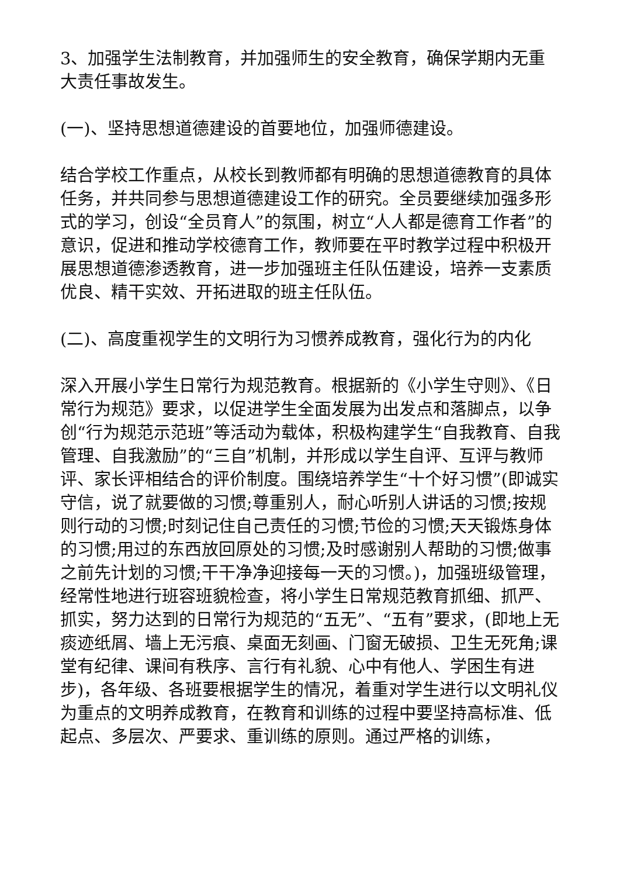3、加强学生法制教育，并加强师生的安全教育，确保学期内无重大责任事故发生。
(一)、坚持思想道德建设的首要地位，加强师德建设。
结合学校工作重点，从校长到教师都有明确的思想道德教育的具体任务，并共同参与思想道德建设工作的研究。全员要继续加强多形式的学习，创设“全员育人”的氛围，树立“人人都是德育工作者”的意识，促进和推动学校德育工作，教师要在平时教学过程中积极开展思想道德渗透教育，进一步加强班主任队伍建设，培养一支素质优良、精干实效、开拓进取的班主任队伍。
(二)、高度重视学生的文明行为习惯养成教育，强化行为的内化
深入开展小学生日常行为规范教育。根据新的《小学生守则》、《日常行为规范》要求，以促进学生全面发展为出发点和落脚点，以争创“行为规范示范班”等活动为载体，积极构建学生“自我教育、自我管理、自我激励”的“三自”机制，并形成以学生自评、互评与教师评、家长评相结合的评价制度。围绕培养学生“十个好习惯”(即诚实守信，说了就要做的习惯;尊重别人，耐心听别人讲话的习惯;按规则行动的习惯;时刻记住自己责任的习惯;节俭的习惯;天天锻炼身体的习惯;用过的东西放回原处的习惯;及时感谢别人帮助的习惯;做事之前先计划的习惯;干干净净迎接每一天的习惯。)，加强班级管理，经常性地进行班容班貌检查，将小学生日常规范教育抓细、抓严、抓实，努力达到的日常行为规范的“五无”、“五有”要求，(即地上无痰迹纸屑、墙上无污痕、桌面无刻画、门窗无破损、卫生无死角;课堂有纪律、课间有秩序、言行有礼貌、心中有他人、学困生有进步)，各年级、各班要根据学生的情况，着重对学生进行以文明礼仪为重点的文明养成教育，在教育和训练的过程中要坚持高标准、低起点、多层次、严要求、重训练的原则。通过严格的训练，